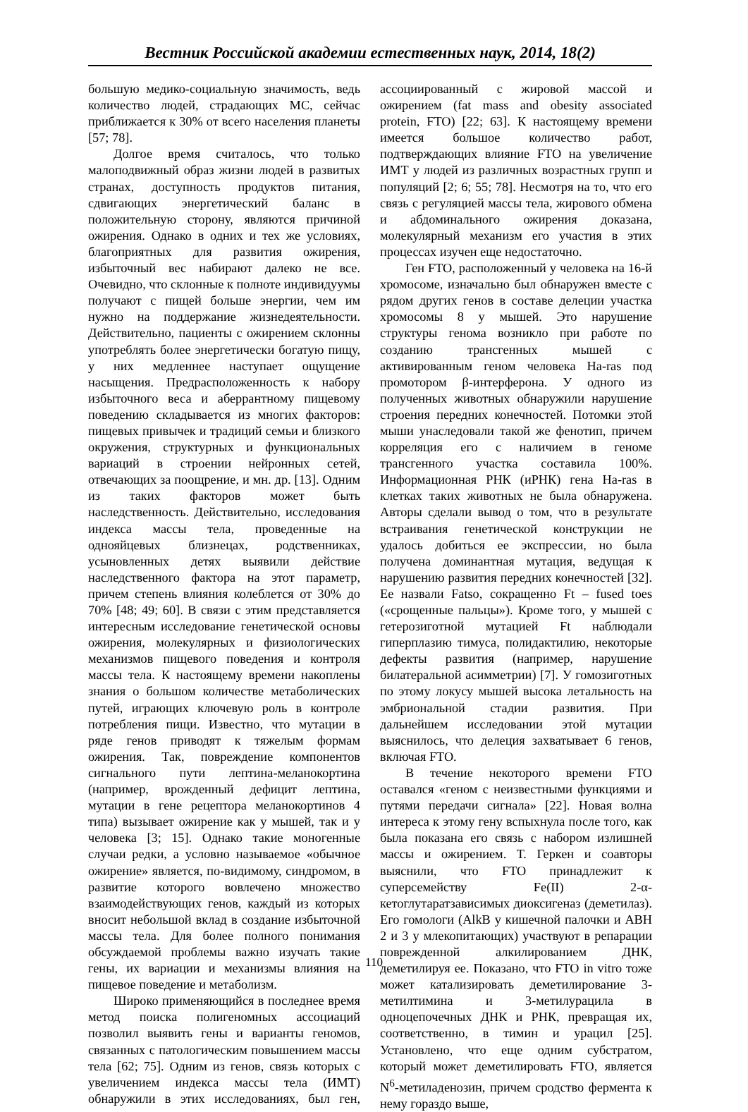Вестник Российской академии естественных наук, 2014, 18(2)
большую медико-социальную значимость, ведь количество людей, страдающих МС, сейчас приближается к 30% от всего населения планеты [57; 78].
Долгое время считалось, что только малоподвижный образ жизни людей в развитых странах, доступность продуктов питания, сдвигающих энергетический баланс в положительную сторону, являются причиной ожирения. Однако в одних и тех же условиях, благоприятных для развития ожирения, избыточный вес набирают далеко не все. Очевидно, что склонные к полноте индивидуумы получают с пищей больше энергии, чем им нужно на поддержание жизнедеятельности. Действительно, пациенты с ожирением склонны употреблять более энергетически богатую пищу, у них медленнее наступает ощущение насыщения. Предрасположенность к набору избыточного веса и аберрантному пищевому поведению складывается из многих факторов: пищевых привычек и традиций семьи и близкого окружения, структурных и функциональных вариаций в строении нейронных сетей, отвечающих за поощрение, и мн. др. [13]. Одним из таких факторов может быть наследственность. Действительно, исследования индекса массы тела, проведенные на однояйцевых близнецах, родственниках, усыновленных детях выявили действие наследственного фактора на этот параметр, причем степень влияния колеблется от 30% до 70% [48; 49; 60]. В связи с этим представляется интересным исследование генетической основы ожирения, молекулярных и физиологических механизмов пищевого поведения и контроля массы тела. К настоящему времени накоплены знания о большом количестве метаболических путей, играющих ключевую роль в контроле потребления пищи. Известно, что мутации в ряде генов приводят к тяжелым формам ожирения. Так, повреждение компонентов сигнального пути лептина-меланокортина (например, врожденный дефицит лептина, мутации в гене рецептора меланокортинов 4 типа) вызывает ожирение как у мышей, так и у человека [3; 15]. Однако такие моногенные случаи редки, а условно называемое «обычное ожирение» является, по-видимому, синдромом, в развитие которого вовлечено множество взаимодействующих генов, каждый из которых вносит небольшой вклад в создание избыточной массы тела. Для более полного понимания обсуждаемой проблемы важно изучать такие гены, их вариации и механизмы влияния на пищевое поведение и метаболизм.
Широко применяющийся в последнее время метод поиска полигеномных ассоциаций позволил выявить гены и варианты геномов, связанных с патологическим повышением массы тела [62; 75]. Одним из генов, связь которых с увеличением индекса массы тела (ИМТ) обнаружили в этих исследованиях, был ген, ассоциированный с жировой массой и ожирением (fat mass and obesity associated protein, FTO) [22; 63]. К настоящему времени имеется большое количество работ, подтверждающих влияние FTO на увеличение ИМТ у людей из различных возрастных групп и популяций [2; 6; 55; 78]. Несмотря на то, что его связь с регуляцией массы тела, жирового обмена и абдоминального ожирения доказана, молекулярный механизм его участия в этих процессах изучен еще недостаточно.
Ген FTO, расположенный у человека на 16-й хромосоме, изначально был обнаружен вместе с рядом других генов в составе делеции участка хромосомы 8 у мышей. Это нарушение структуры генома возникло при работе по созданию трансгенных мышей с активированным геном человека Ha-ras под промотором β-интерферона. У одного из полученных животных обнаружили нарушение строения передних конечностей. Потомки этой мыши унаследовали такой же фенотип, причем корреляция его с наличием в геноме трансгенного участка составила 100%. Информационная РНК (иРНК) гена Ha-ras в клетках таких животных не была обнаружена. Авторы сделали вывод о том, что в результате встраивания генетической конструкции не удалось добиться ее экспрессии, но была получена доминантная мутация, ведущая к нарушению развития передних конечностей [32]. Ее назвали Fatso, сокращенно Ft – fused toes («срощенные пальцы»). Кроме того, у мышей с гетерозиготной мутацией Ft наблюдали гиперплазию тимуса, полидактилию, некоторые дефекты развития (например, нарушение билатеральной асимметрии) [7]. У гомозиготных по этому локусу мышей высока летальность на эмбриональной стадии развития. При дальнейшем исследовании этой мутации выяснилось, что делеция захватывает 6 генов, включая FTO.
В течение некоторого времени FTO оставался «геном с неизвестными функциями и путями передачи сигнала» [22]. Новая волна интереса к этому гену вспыхнула после того, как была показана его связь с набором излишней массы и ожирением. Т. Геркен и соавторы выяснили, что FTO принадлежит к суперсемейству Fe(II) 2-α-кетоглутаратзависимых диоксигеназ (деметилаз). Его гомологи (AlkB у кишечной палочки и ABH 2 и 3 у млекопитающих) участвуют в репарации поврежденной алкилированием ДНК, деметилируя ее. Показано, что FTO in vitro тоже может катализировать деметилирование 3-метилтимина и 3-метилурацила в одноцепочечных ДНК и РНК, превращая их, соответственно, в тимин и урацил [25]. Установлено, что еще одним субстратом, который может деметилировать FTO, является N<sup>6</sup>-метиладенозин, причем сродство фермента к нему гораздо выше,
110